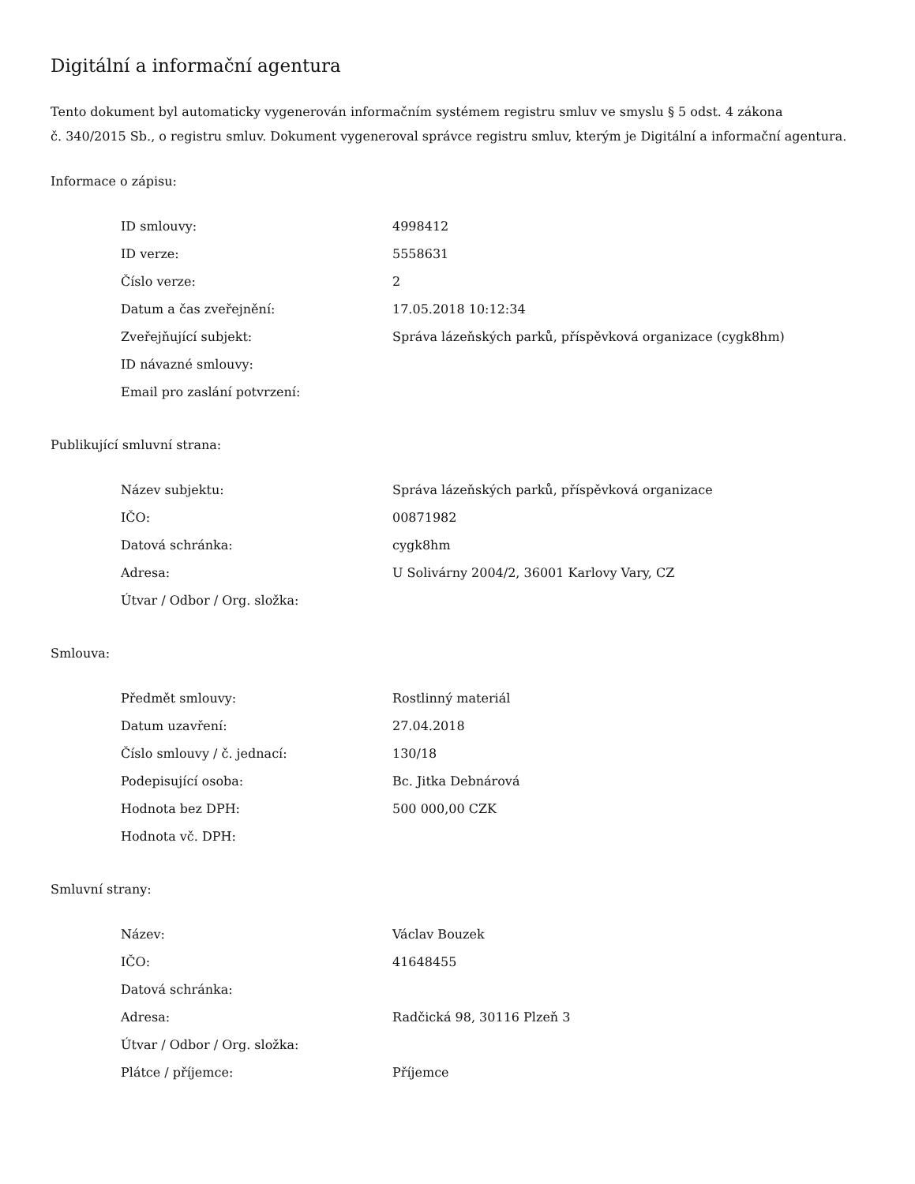Digitální a informační agentura
Tento dokument byl automaticky vygenerován informačním systémem registru smluv ve smyslu § 5 odst. 4 zákona
č. 340/2015 Sb., o registru smluv. Dokument vygeneroval správce registru smluv, kterým je Digitální a informační agentura.
Informace o zápisu:
| ID smlouvy: | 4998412 |
| ID verze: | 5558631 |
| Číslo verze: | 2 |
| Datum a čas zveřejnění: | 17.05.2018 10:12:34 |
| Zveřejňující subjekt: | Správa lázeňských parků, příspěvková organizace (cygk8hm) |
| ID návazné smlouvy: | |
| Email pro zaslání potvrzení: | |
Publikující smluvní strana:
| Název subjektu: | Správa lázeňských parků, příspěvková organizace |
| IČO: | 00871982 |
| Datová schránka: | cygk8hm |
| Adresa: | U Solivárny 2004/2, 36001 Karlovy Vary, CZ |
| Útvar / Odbor / Org. složka: | |
Smlouva:
| Předmět smlouvy: | Rostlinný materiál |
| Datum uzavření: | 27.04.2018 |
| Číslo smlouvy / č. jednací: | 130/18 |
| Podepisující osoba: | Bc. Jitka Debnárová |
| Hodnota bez DPH: | 500 000,00 CZK |
| Hodnota vč. DPH: | |
Smluvní strany:
| Název: | Václav Bouzek |
| IČO: | 41648455 |
| Datová schránka: | |
| Adresa: | Radčická 98, 30116 Plzeň 3 |
| Útvar / Odbor / Org. složka: | |
| Plátce / příjemce: | Příjemce |